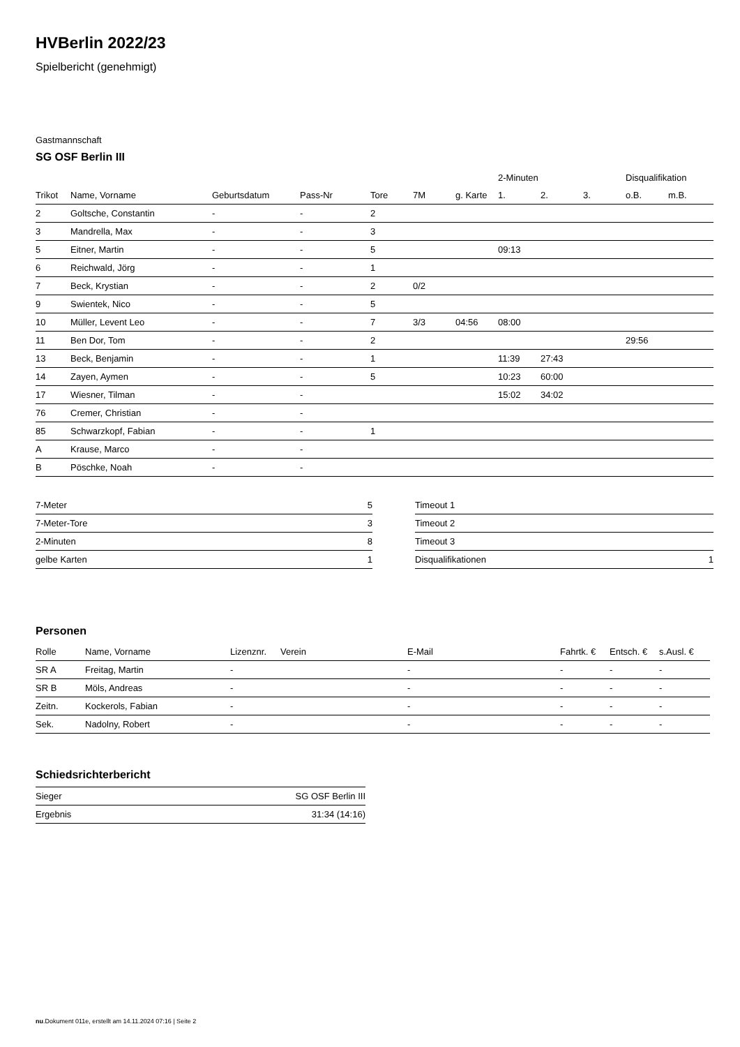HVBerlin 2022/23
Spielbericht (genehmigt)
Gastmannschaft
SG OSF Berlin III
| | | | | | | | 2-Minuten | | | Disqualifikation | |
| --- | --- | --- | --- | --- | --- | --- | --- | --- | --- | --- | --- |
| Trikot | Name, Vorname | Geburtsdatum | Pass-Nr | Tore | 7M | g. Karte | 1. | 2. | 3. | o.B. | m.B. |
| 2 | Goltsche, Constantin | - | - | 2 | | | | | | | |
| 3 | Mandrella, Max | - | - | 3 | | | | | | | |
| 5 | Eitner, Martin | - | - | 5 | | | 09:13 | | | | |
| 6 | Reichwald, Jörg | - | - | 1 | | | | | | | |
| 7 | Beck, Krystian | - | - | 2 | 0/2 | | | | | | |
| 9 | Swientek, Nico | - | - | 5 | | | | | | | |
| 10 | Müller, Levent Leo | - | - | 7 | 3/3 | 04:56 | 08:00 | | | | |
| 11 | Ben Dor, Tom | - | - | 2 | | | | | | 29:56 | |
| 13 | Beck, Benjamin | - | - | 1 | | | 11:39 | 27:43 | | | |
| 14 | Zayen, Aymen | - | - | 5 | | | 10:23 | 60:00 | | | |
| 17 | Wiesner, Tilman | - | - | | | | 15:02 | 34:02 | | | |
| 76 | Cremer, Christian | - | - | | | | | | | | |
| 85 | Schwarzkopf, Fabian | - | - | 1 | | | | | | | |
| A | Krause, Marco | - | - | | | | | | | | |
| B | Pöschke, Noah | - | - | | | | | | | | |
| 7-Meter | 5 |
| 7-Meter-Tore | 3 |
| 2-Minuten | 8 |
| gelbe Karten | 1 |
| Timeout 1 | |
| Timeout 2 | |
| Timeout 3 | |
| Disqualifikationen | 1 |
Personen
| Rolle | Name, Vorname | Lizenznr. | Verein | E-Mail | Fahrtk. € | Entsch. € | s.Ausl. € |
| --- | --- | --- | --- | --- | --- | --- | --- |
| SR A | Freitag, Martin | - | | - | - | - | - |
| SR B | Möls, Andreas | - | | - | - | - | - |
| Zeitn. | Kockerols, Fabian | - | | - | - | - | - |
| Sek. | Nadolny, Robert | - | | - | - | - | - |
Schiedsrichterbericht
| Sieger | SG OSF Berlin III |
| Ergebnis | 31:34 (14:16) |
nu.Dokument 011e, erstellt am 14.11.2024 07:16 | Seite 2